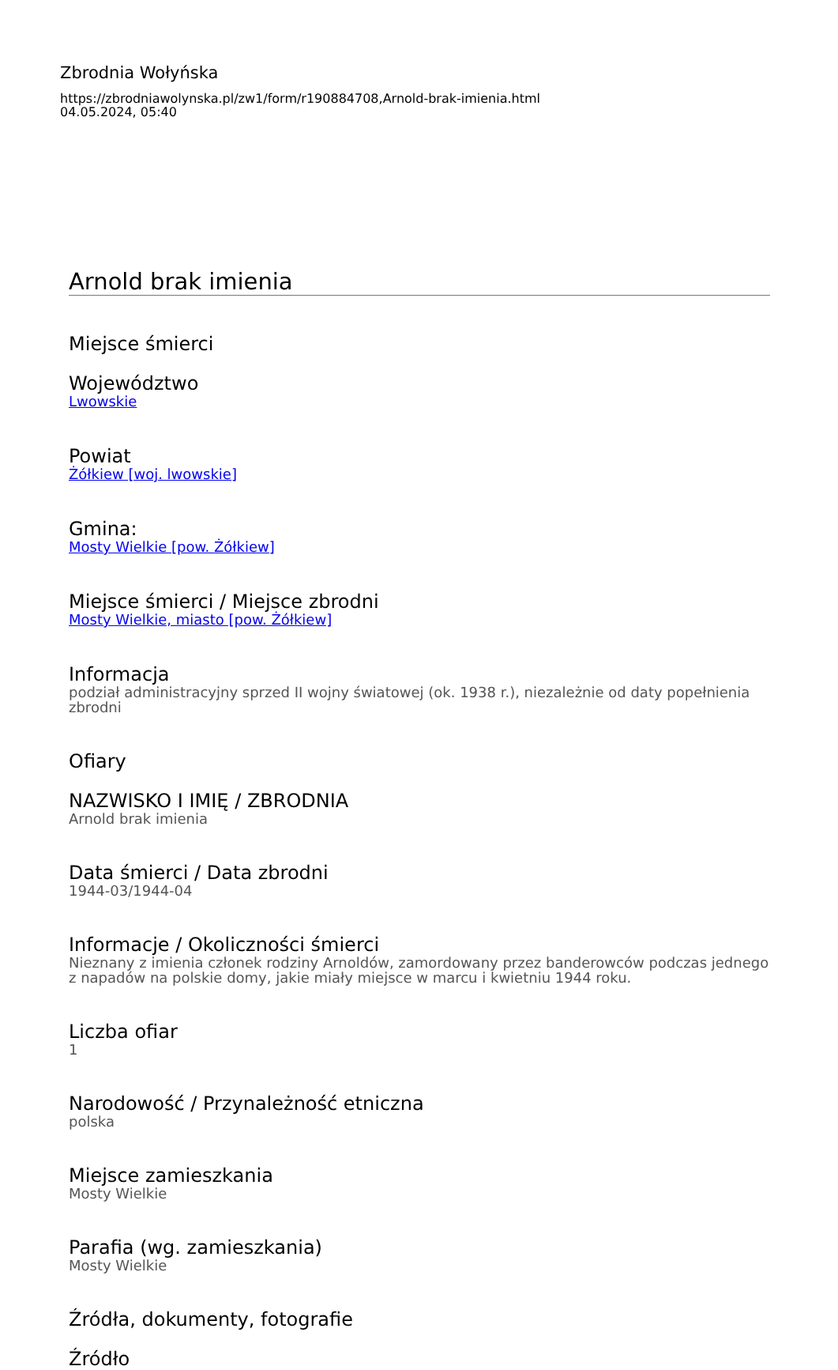Zbrodnia Wołyńska
https://zbrodniawolynska.pl/zw1/form/r190884708,Arnold-brak-imienia.html
04.05.2024, 05:40
Arnold brak imienia
Miejsce śmierci
Województwo
Lwowskie
Powiat
Żółkiew [woj. lwowskie]
Gmina:
Mosty Wielkie [pow. Żółkiew]
Miejsce śmierci / Miejsce zbrodni
Mosty Wielkie, miasto [pow. Żółkiew]
Informacja
podział administracyjny sprzed II wojny światowej (ok. 1938 r.), niezależnie od daty popełnienia zbrodni
Ofiary
NAZWISKO I IMIĘ / ZBRODNIA
Arnold brak imienia
Data śmierci / Data zbrodni
1944-03/1944-04
Informacje / Okoliczności śmierci
Nieznany z imienia członek rodziny Arnoldów, zamordowany przez banderowców podczas jednego z napadów na polskie domy, jakie miały miejsce w marcu i kwietniu 1944 roku.
Liczba ofiar
1
Narodowość / Przynależność etniczna
polska
Miejsce zamieszkania
Mosty Wielkie
Parafia (wg. zamieszkania)
Mosty Wielkie
Źródła, dokumenty, fotografie
Źródło